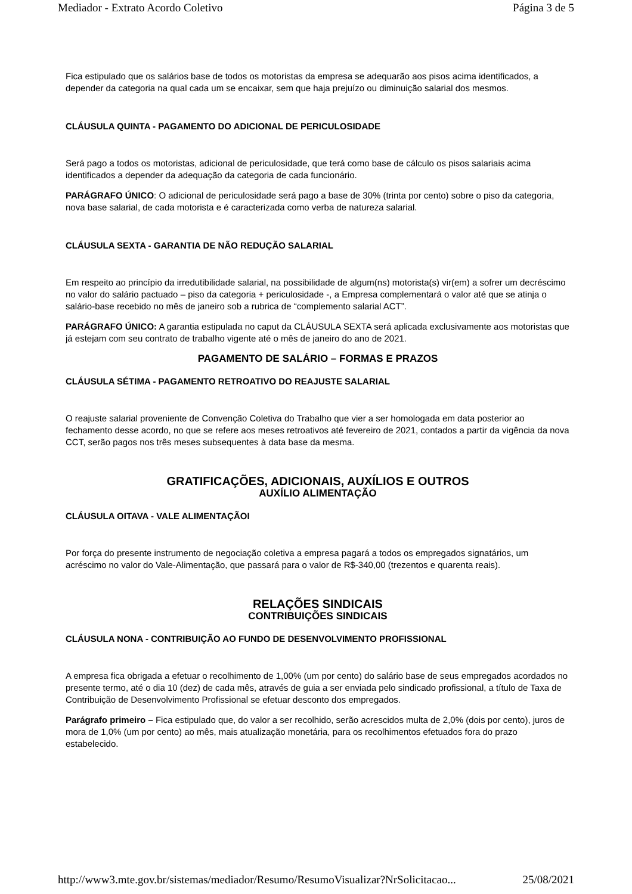Mediador - Extrato Acordo Coletivo Página 3 de 5
Fica estipulado que os salários base de todos os motoristas da empresa se adequarão aos pisos acima identificados, a depender da categoria na qual cada um se encaixar, sem que haja prejuízo ou diminuição salarial dos mesmos.
CLÁUSULA QUINTA - PAGAMENTO DO ADICIONAL DE PERICULOSIDADE
Será pago a todos os motoristas, adicional de periculosidade, que terá como base de cálculo os pisos salariais acima identificados a depender da adequação da categoria de cada funcionário.
PARÁGRAFO ÚNICO: O adicional de periculosidade será pago a base de 30% (trinta por cento) sobre o piso da categoria, nova base salarial, de cada motorista e é caracterizada como verba de natureza salarial.
CLÁUSULA SEXTA - GARANTIA DE NÃO REDUÇÃO SALARIAL
Em respeito ao princípio da irredutibilidade salarial, na possibilidade de algum(ns) motorista(s) vir(em) a sofrer um decréscimo no valor do salário pactuado – piso da categoria + periculosidade -, a Empresa complementará o valor até que se atinja o salário-base recebido no mês de janeiro sob a rubrica de “complemento salarial ACT”.
PARÁGRAFO ÚNICO: A garantia estipulada no caput da CLÁUSULA SEXTA será aplicada exclusivamente aos motoristas que já estejam com seu contrato de trabalho vigente até o mês de janeiro do ano de 2021.
PAGAMENTO DE SALÁRIO – FORMAS E PRAZOS
CLÁUSULA SÉTIMA - PAGAMENTO RETROATIVO DO REAJUSTE SALARIAL
O reajuste salarial proveniente de Convenção Coletiva do Trabalho que vier a ser homologada em data posterior ao fechamento desse acordo, no que se refere aos meses retroativos até fevereiro de 2021, contados a partir da vigência da nova CCT, serão pagos nos três meses subsequentes à data base da mesma.
GRATIFICAÇÕES, ADICIONAIS, AUXÍLIOS E OUTROS
AUXÍLIO ALIMENTAÇÃO
CLÁUSULA OITAVA - VALE ALIMENTAÇÃOI
Por força do presente instrumento de negociação coletiva a empresa pagará a todos os empregados signatários, um acréscimo no valor do Vale-Alimentação, que passará para o valor de R$-340,00 (trezentos e quarenta reais).
RELAÇÕES SINDICAIS
CONTRIBUIÇÕES SINDICAIS
CLÁUSULA NONA - CONTRIBUIÇÃO AO FUNDO DE DESENVOLVIMENTO PROFISSIONAL
A empresa fica obrigada a efetuar o recolhimento de 1,00% (um por cento) do salário base de seus empregados acordados no presente termo, até o dia 10 (dez) de cada mês, através de guia a ser enviada pelo sindicado profissional, a título de Taxa de Contribuição de Desenvolvimento Profissional se efetuar desconto dos empregados.
Parágrafo primeiro – Fica estipulado que, do valor a ser recolhido, serão acrescidos multa de 2,0% (dois por cento), juros de mora de 1,0% (um por cento) ao mês, mais atualização monetária, para os recolhimentos efetuados fora do prazo estabelecido.
http://www3.mte.gov.br/sistemas/mediador/Resumo/ResumoVisualizar?NrSolicitacao... 25/08/2021